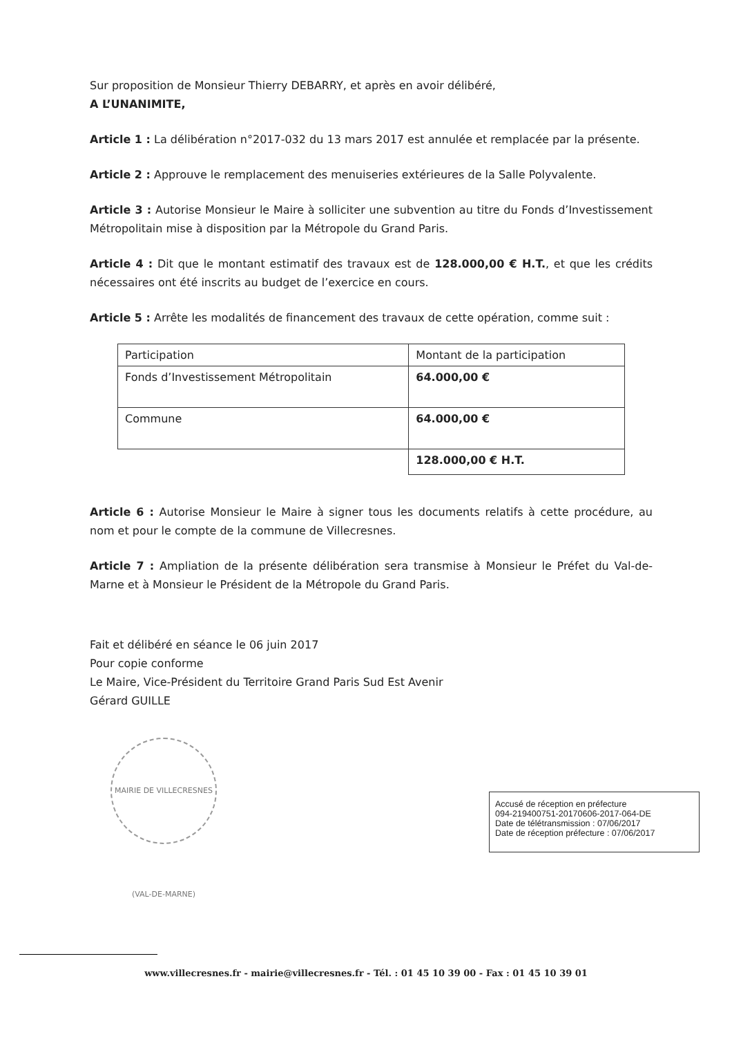Sur proposition de Monsieur Thierry DEBARRY, et après en avoir délibéré,
A L’UNANIMITE,
Article 1 : La délibération n°2017-032 du 13 mars 2017 est annulée et remplacée par la présente.
Article 2 : Approuve le remplacement des menuiseries extérieures de la Salle Polyvalente.
Article 3 : Autorise Monsieur le Maire à solliciter une subvention au titre du Fonds d’Investissement Métropolitain mise à disposition par la Métropole du Grand Paris.
Article 4 : Dit que le montant estimatif des travaux est de 128.000,00 € H.T., et que les crédits nécessaires ont été inscrits au budget de l’exercice en cours.
Article 5 : Arrête les modalités de financement des travaux de cette opération, comme suit :
| Participation | Montant de la participation |
| Fonds d’Investissement Métropolitain | 64.000,00 € |
| Commune | 64.000,00 € |
| | 128.000,00 € H.T. |
Article 6 : Autorise Monsieur le Maire à signer tous les documents relatifs à cette procédure, au nom et pour le compte de la commune de Villecresnes.
Article 7 : Ampliation de la présente délibération sera transmise à Monsieur le Préfet du Val-de-Marne et à Monsieur le Président de la Métropole du Grand Paris.
Fait et délibéré en séance le 06 juin 2017
Pour copie conforme
Le Maire, Vice-Président du Territoire Grand Paris Sud Est Avenir
Gérard GUILLE
MAIRIE DE VILLECRESNES (VAL-DE-MARNE)
Accusé de réception en préfecture
094-219400751-20170606-2017-064-DE
Date de télétransmission : 07/06/2017
Date de réception préfecture : 07/06/2017
www.villecresnes.fr - mairie@villecresnes.fr - Tél. : 01 45 10 39 00 - Fax : 01 45 10 39 01